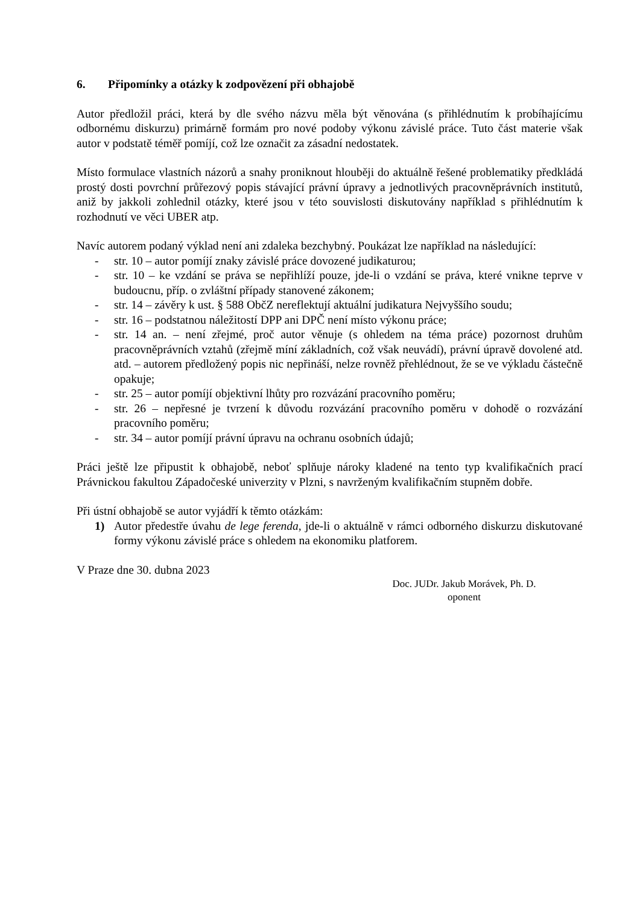6. Připomínky a otázky k zodpovězení při obhajobě
Autor předložil práci, která by dle svého názvu měla být věnována (s přihlédnutím k probíhajícímu odbornému diskurzu) primárně formám pro nové podoby výkonu závislé práce. Tuto část materie však autor v podstatě téměř pomíjí, což lze označit za zásadní nedostatek.
Místo formulace vlastních názorů a snahy proniknout hlouběji do aktuálně řešené problematiky předkládá prostý dosti povrchní průřezový popis stávající právní úpravy a jednotlivých pracovněprávních institutů, aniž by jakkoli zohlednil otázky, které jsou v této souvislosti diskutovány například s přihlédnutím k rozhodnutí ve věci UBER atp.
Navíc autorem podaný výklad není ani zdaleka bezchybný. Poukázat lze například na následující:
- str. 10 – autor pomíjí znaky závislé práce dovozené judikaturou;
- str. 10 – ke vzdání se práva se nepřihlíží pouze, jde-li o vzdání se práva, které vnikne teprve v budoucnu, příp. o zvláštní případy stanovené zákonem;
- str. 14 – závěry k ust. § 588 ObčZ nereflektují aktuální judikatura Nejvyššího soudu;
- str. 16 – podstatnou náležitostí DPP ani DPČ není místo výkonu práce;
- str. 14 an. – není zřejmé, proč autor věnuje (s ohledem na téma práce) pozornost druhům pracovněprávních vztahů (zřejmě míní základních, což však neuvádí), právní úpravě dovolené atd. atd. – autorem předložený popis nic nepřináší, nelze rovněž přehlédnout, že se ve výkladu částečně opakuje;
- str. 25 – autor pomíjí objektivní lhůty pro rozvázání pracovního poměru;
- str. 26 – nepřesné je tvrzení k důvodu rozvázání pracovního poměru v dohodě o rozvázání pracovního poměru;
- str. 34 – autor pomíjí právní úpravu na ochranu osobních údajů;
Práci ještě lze připustit k obhajobě, neboť splňuje nároky kladené na tento typ kvalifikačních prací Právnickou fakultou Západočeské univerzity v Plzni, s navrženým kvalifikačním stupněm dobře.
Při ústní obhajobě se autor vyjádří k těmto otázkám:
1) Autor předestře úvahu de lege ferenda, jde-li o aktuálně v rámci odborného diskurzu diskutované formy výkonu závislé práce s ohledem na ekonomiku platforem.
V Praze dne 30. dubna 2023
Doc. JUDr. Jakub Morávek, Ph. D.
oponent